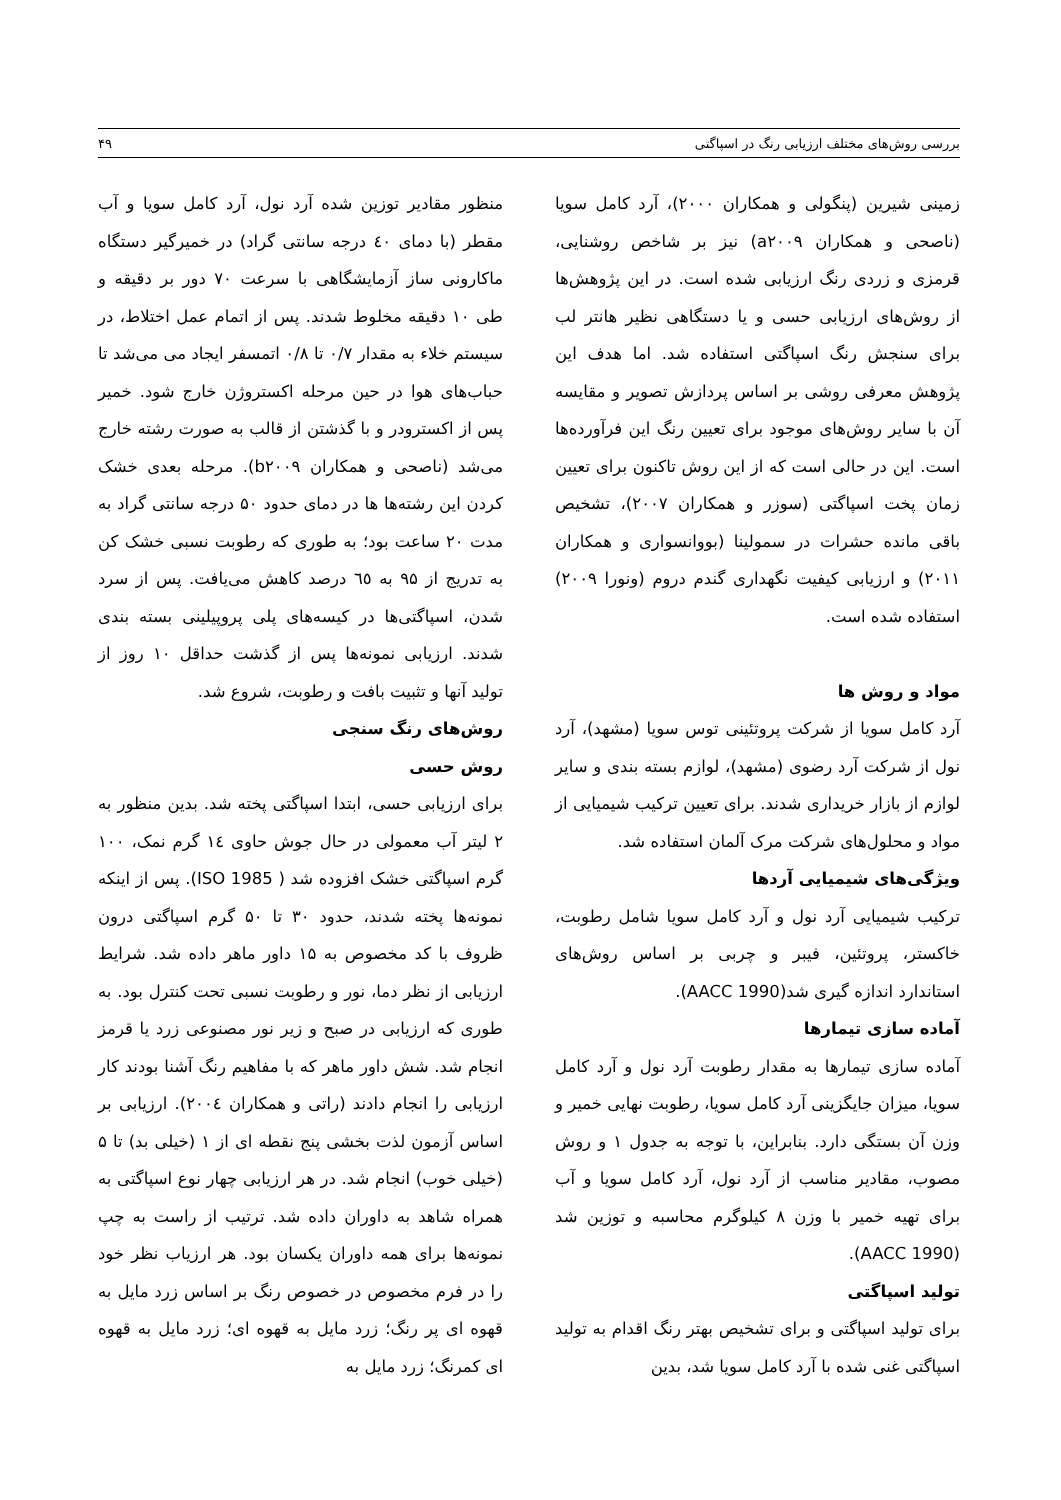بررسی روش‌های مختلف ارزیابی رنگ در اسپاگتی ۴۹
زمینی شیرین (پنگولی و همکاران ۲۰۰۰)، آرد کامل سویا (ناصحی و همکاران a۲۰۰۹) نیز بر شاخص روشنایی، قرمزی و زردی رنگ ارزیابی شده است. در این پژوهش‌ها از روش‌های ارزیابی حسی و یا دستگاهی نظیر هانتر لب برای سنجش رنگ اسپاگتی استفاده شد. اما هدف این پژوهش معرفی روشی بر اساس پردازش تصویر و مقایسه آن با سایر روش‌های موجود برای تعیین رنگ این فرآورده‌ها است. این در حالی است که از این روش تاکنون برای تعیین زمان پخت اسپاگتی (سوزر و همکاران ۲۰۰۷)، تشخیص باقی مانده حشرات در سمولینا (بووانسواری و همکاران ۲۰۱۱) و ارزیابی کیفیت نگهداری گندم دروم (ونورا ۲۰۰۹) استفاده شده است.
مواد و روش ها
آرد کامل سویا از شرکت پروتئینی توس سویا (مشهد)، آرد نول از شرکت آرد رضوی (مشهد)، لوازم بسته بندی و سایر لوازم از بازار خریداری شدند. برای تعیین ترکیب شیمیایی از مواد و محلول‌های شرکت مرک آلمان استفاده شد.
ویژگی‌های شیمیایی آردها
ترکیب شیمیایی آرد نول و آرد کامل سویا شامل رطوبت، خاکستر، پروتئین، فیبر و چربی بر اساس روش‌های استاندارد اندازه گیری شد(AACC 1990).
آماده سازی تیمارها
آماده سازی تیمارها به مقدار رطوبت آرد نول و آرد کامل سویا، میزان جایگزینی آرد کامل سویا، رطوبت نهایی خمیر و وزن آن بستگی دارد. بنابراین، با توجه به جدول ۱ و روش مصوب، مقادیر مناسب از آرد نول، آرد کامل سویا و آب برای تهیه خمیر با وزن ۸ کیلوگرم محاسبه و توزین شد (AACC 1990).
تولید اسپاگتی
برای تولید اسپاگتی و برای تشخیص بهتر رنگ اقدام به تولید اسپاگتی غنی شده با آرد کامل سویا شد، بدین
منظور مقادیر توزین شده آرد نول، آرد کامل سویا و آب مقطر (با دمای ٤۰ درجه سانتی گراد) در خمیرگیر دستگاه ماکارونی ساز آزمایشگاهی با سرعت ۷۰ دور بر دقیقه و طی ۱۰ دقیقه مخلوط شدند. پس از اتمام عمل اختلاط، در سیستم خلاء به مقدار ۰/۷ تا ۰/۸ اتمسفر ایجاد می می‌شد تا حباب‌های هوا در حین مرحله اکستروژن خارج شود. خمیر پس از اکسترودر و با گذشتن از قالب به صورت رشته خارج می‌شد (ناصحی و همکاران b۲۰۰۹). مرحله بعدی خشک کردن این رشته‌ها ها در دمای حدود ۵۰ درجه سانتی گراد به مدت ۲۰ ساعت بود؛ به طوری که رطوبت نسبی خشک کن به تدریج از ۹۵ به ٦٥ درصد کاهش می‌یافت. پس از سرد شدن، اسپاگتی‌ها در کیسه‌های پلی پروپیلینی بسته بندی شدند. ارزیابی نمونه‌ها پس از گذشت حداقل ۱۰ روز از تولید آنها و تثبیت بافت و رطوبت، شروع شد.
روش‌های رنگ سنجی
روش حسی
برای ارزیابی حسی، ابتدا اسپاگتی پخته شد. بدین منظور به ۲ لیتر آب معمولی در حال جوش حاوی ١٤ گرم نمک، ۱۰۰ گرم اسپاگتی خشک افزوده شد ( ISO 1985). پس از اینکه نمونه‌ها پخته شدند، حدود ۳۰ تا ۵۰ گرم اسپاگتی درون ظروف با کد مخصوص به ۱۵ داور ماهر داده شد. شرایط ارزیابی از نظر دما، نور و رطوبت نسبی تحت کنترل بود. به طوری که ارزیابی در صبح و زیر نور مصنوعی زرد یا قرمز انجام شد. شش داور ماهر که با مفاهیم رنگ آشنا بودند کار ارزیابی را انجام دادند (راتی و همکاران ۲۰۰٤). ارزیابی بر اساس آزمون لذت بخشی پنج نقطه ای از ۱ (خیلی بد) تا ۵ (خیلی خوب) انجام شد. در هر ارزیابی چهار نوع اسپاگتی به همراه شاهد به داوران داده شد. ترتیب از راست به چپ نمونه‌ها برای همه داوران یکسان بود. هر ارزیاب نظر خود را در فرم مخصوص در خصوص رنگ بر اساس زرد مایل به قهوه ای پر رنگ؛ زرد مایل به قهوه ای؛ زرد مایل به قهوه ای کمرنگ؛ زرد مایل به